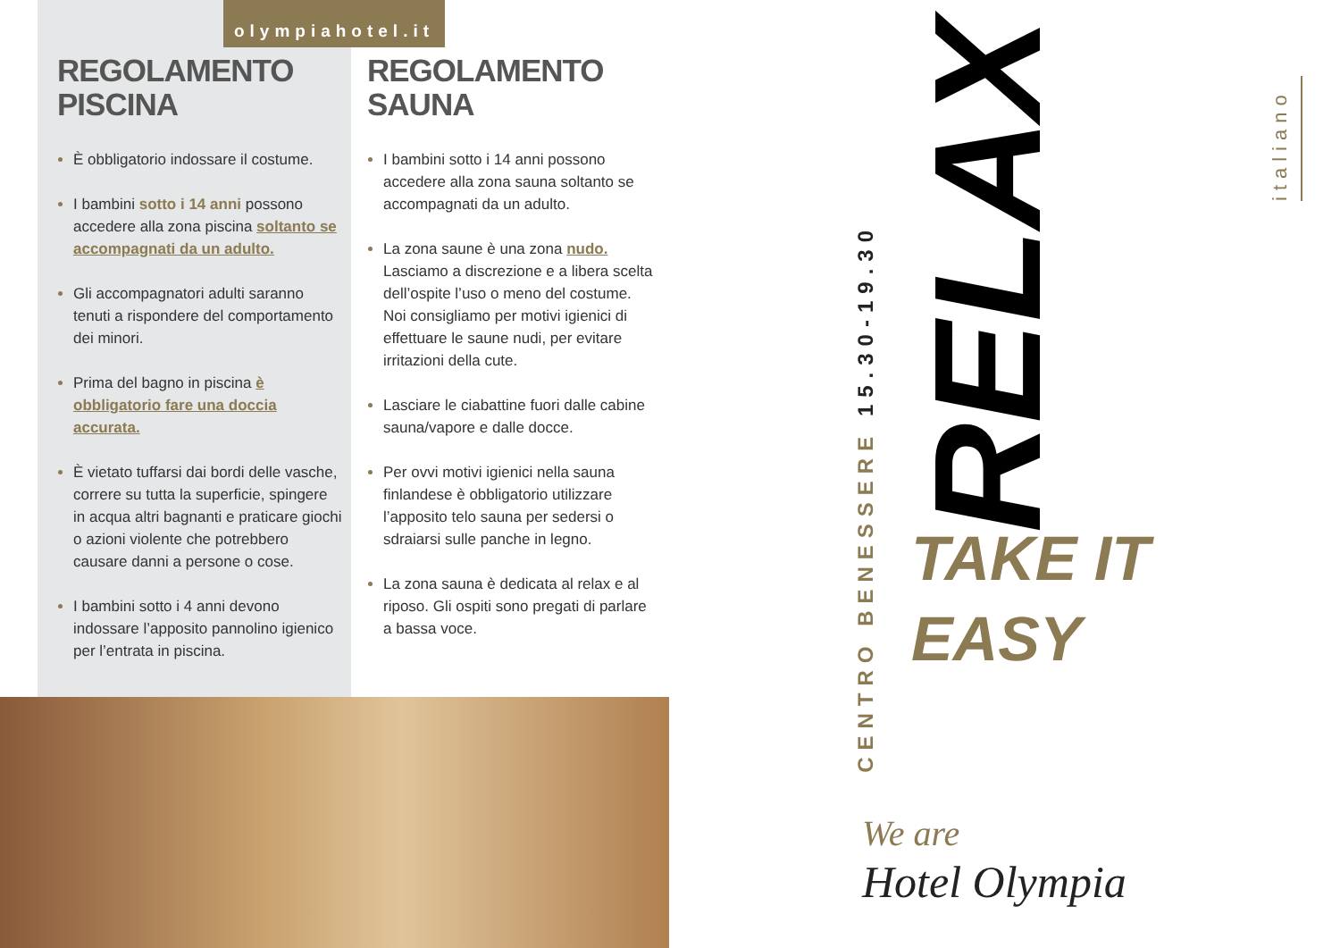olympiahotel.it
REGOLAMENTO
PISCINA
È obbligatorio indossare il costume.
I bambini sotto i 14 anni possono accedere alla zona piscina soltanto se accompagnati da un adulto.
Gli accompagnatori adulti saranno tenuti a rispondere del comportamento dei minori.
Prima del bagno in piscina è obbligatorio fare una doccia accurata.
È vietato tuffarsi dai bordi delle vasche, correre su tutta la superficie, spingere in acqua altri bagnanti e praticare giochi o azioni violente che potrebbero causare danni a persone o cose.
I bambini sotto i 4 anni devono indossare l’apposito pannolino igienico per l’entrata in piscina.
REGOLAMENTO
SAUNA
I bambini sotto i 14 anni possono accedere alla zona sauna soltanto se accompagnati da un adulto.
La zona saune è una zona nudo.
Lasciamo a discrezione e a libera scelta dell’ospite l’uso o meno del costume.
Noi consigliamo per motivi igienici di effettuare le saune nudi, per evitare irritazioni della cute.
Lasciare le ciabattine fuori dalle cabine sauna/vapore e dalle docce.
Per ovvi motivi igienici nella sauna finlandese è obbligatorio utilizzare l’apposito telo sauna per sedersi o sdraiarsi sulle panche in legno.
La zona sauna è dedicata al relax e al riposo. Gli ospiti sono pregati di parlare a bassa voce.
CENTRO BENESSERE 15.30-19.30
RELAX
TAKE IT
EASY
italiano
We are
Hotel Olympia